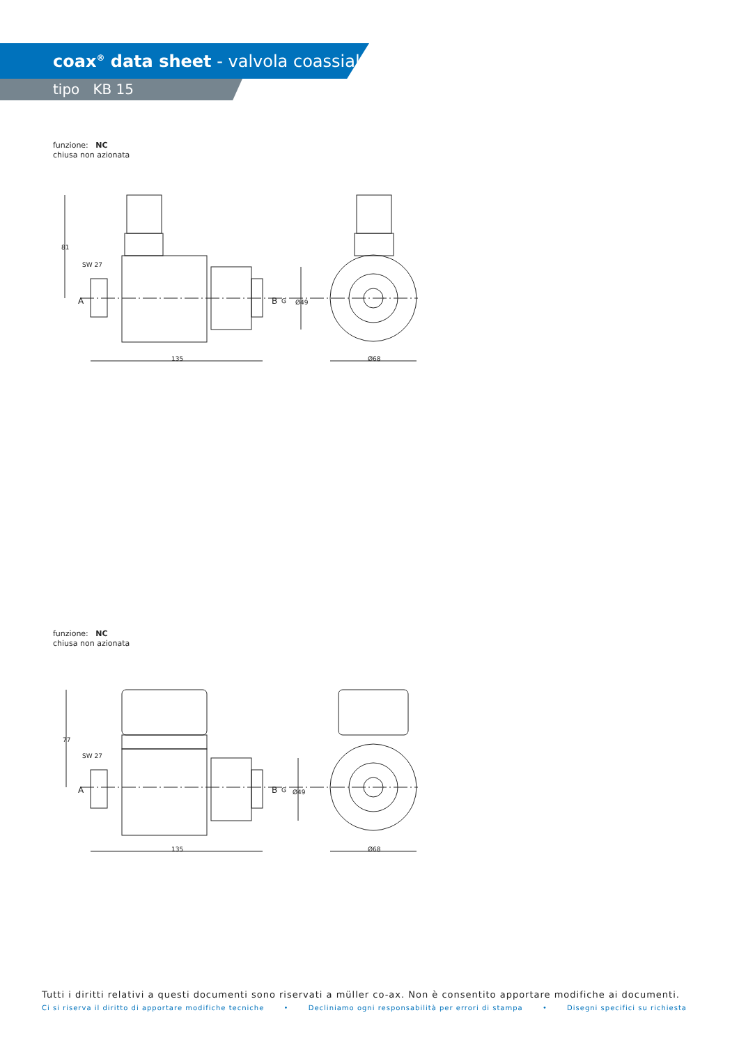coax<sup>®</sup> data sheet - valvola coassiale
tipo KB 15
funzione: NC
chiusa non azionata
SW 27
A
B
G
81
Ø49
135
Ø68
funzione: NC
chiusa non azionata
SW 27
A
B
G
77
Ø49
135
Ø68
Tutti i diritti relativi a questi documenti sono riservati a müller co-ax. Non è consentito apportare modifiche ai documenti.
Ci si riserva il diritto di apportare modifiche tecniche • Decliniamo ogni responsabilità per errori di stampa • Disegni specifici su richiesta